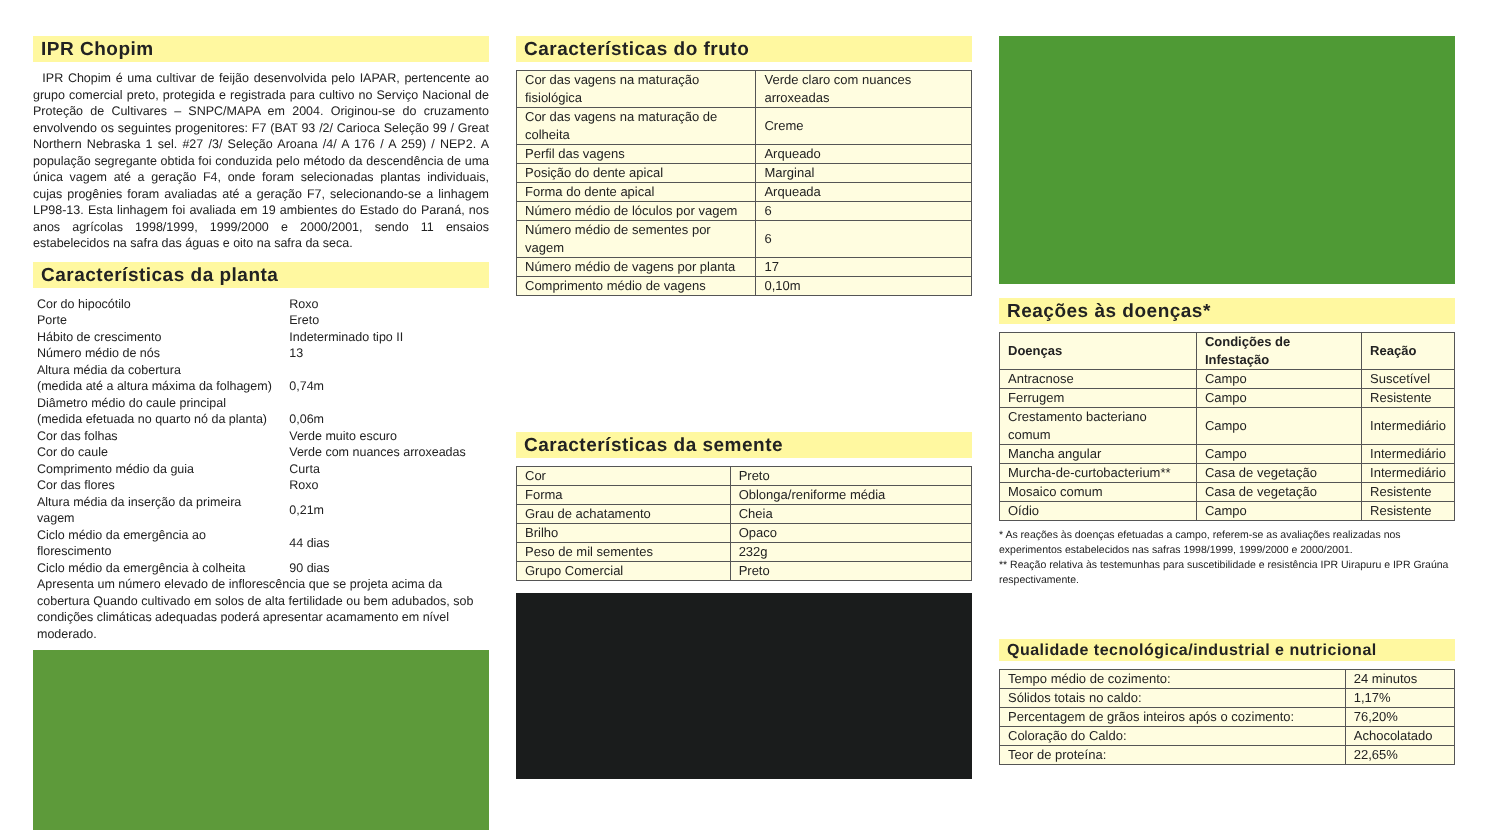IPR Chopim
IPR Chopim é uma cultivar de feijão desenvolvida pelo IAPAR, pertencente ao grupo comercial preto, protegida e registrada para cultivo no Serviço Nacional de Proteção de Cultivares – SNPC/MAPA em 2004. Originou-se do cruzamento envolvendo os seguintes progenitores: F7 (BAT 93 /2/ Carioca Seleção 99 / Great Northern Nebraska 1 sel. #27 /3/ Seleção Aroana /4/ A 176 / A 259) / NEP2. A população segregante obtida foi conduzida pelo método da descendência de uma única vagem até a geração F4, onde foram selecionadas plantas individuais, cujas progênies foram avaliadas até a geração F7, selecionando-se a linhagem LP98-13. Esta linhagem foi avaliada em 19 ambientes do Estado do Paraná, nos anos agrícolas 1998/1999, 1999/2000 e 2000/2001, sendo 11 ensaios estabelecidos na safra das águas e oito na safra da seca.
Características da planta
| Cor do hipocótilo | Roxo |
| Porte | Ereto |
| Hábito de crescimento | Indeterminado tipo II |
| Número médio de nós | 13 |
| Altura média da cobertura (medida até a altura máxima da folhagem) | 0,74m |
| Diâmetro médio do caule principal (medida efetuada no quarto nó da planta) | 0,06m |
| Cor das folhas | Verde muito escuro |
| Cor do caule | Verde com nuances arroxeadas |
| Comprimento médio da guia | Curta |
| Cor das flores | Roxo |
| Altura média da inserção da primeira vagem | 0,21m |
| Ciclo médio da emergência ao florescimento | 44 dias |
| Ciclo médio da emergência à colheita | 90 dias |
| Apresenta um número elevado de inflorescência que se projeta acima da cobertura Quando cultivado em solos de alta fertilidade ou bem adubados, sob condições climáticas adequadas poderá apresentar acamamento em nível moderado. | |
Características do fruto
| Cor das vagens na maturação fisiológica | Verde claro com nuances arroxeadas |
| Cor das vagens na maturação de colheita | Creme |
| Perfil das vagens | Arqueado |
| Posição do dente apical | Marginal |
| Forma do dente apical | Arqueada |
| Número médio de lóculos por vagem | 6 |
| Número médio de sementes por vagem | 6 |
| Número médio de vagens por planta | 17 |
| Comprimento médio de vagens | 0,10m |
Características da semente
| Cor | Preto |
| Forma | Oblonga/reniforme média |
| Grau de achatamento | Cheia |
| Brilho | Opaco |
| Peso de mil sementes | 232g |
| Grupo Comercial | Preto |
Reações às doenças*
| Doenças | Condições de Infestação | Reação |
| --- | --- | --- |
| Antracnose | Campo | Suscetível |
| Ferrugem | Campo | Resistente |
| Crestamento bacteriano comum | Campo | Intermediário |
| Mancha angular | Campo | Intermediário |
| Murcha-de-curtobacterium** | Casa de vegetação | Intermediário |
| Mosaico comum | Casa de vegetação | Resistente |
| Oídio | Campo | Resistente |
* As reações às doenças efetuadas a campo, referem-se as avaliações realizadas nos experimentos estabelecidos nas safras 1998/1999, 1999/2000 e 2000/2001.
** Reação relativa às testemunhas para suscetibilidade e resistência IPR Uirapuru e IPR Graúna respectivamente.
Qualidade tecnológica/industrial e nutricional
| Tempo médio de cozimento: | 24 minutos |
| Sólidos totais no caldo: | 1,17% |
| Percentagem de grãos inteiros após o cozimento: | 76,20% |
| Coloração do Caldo: | Achocolatado |
| Teor de proteína: | 22,65% |